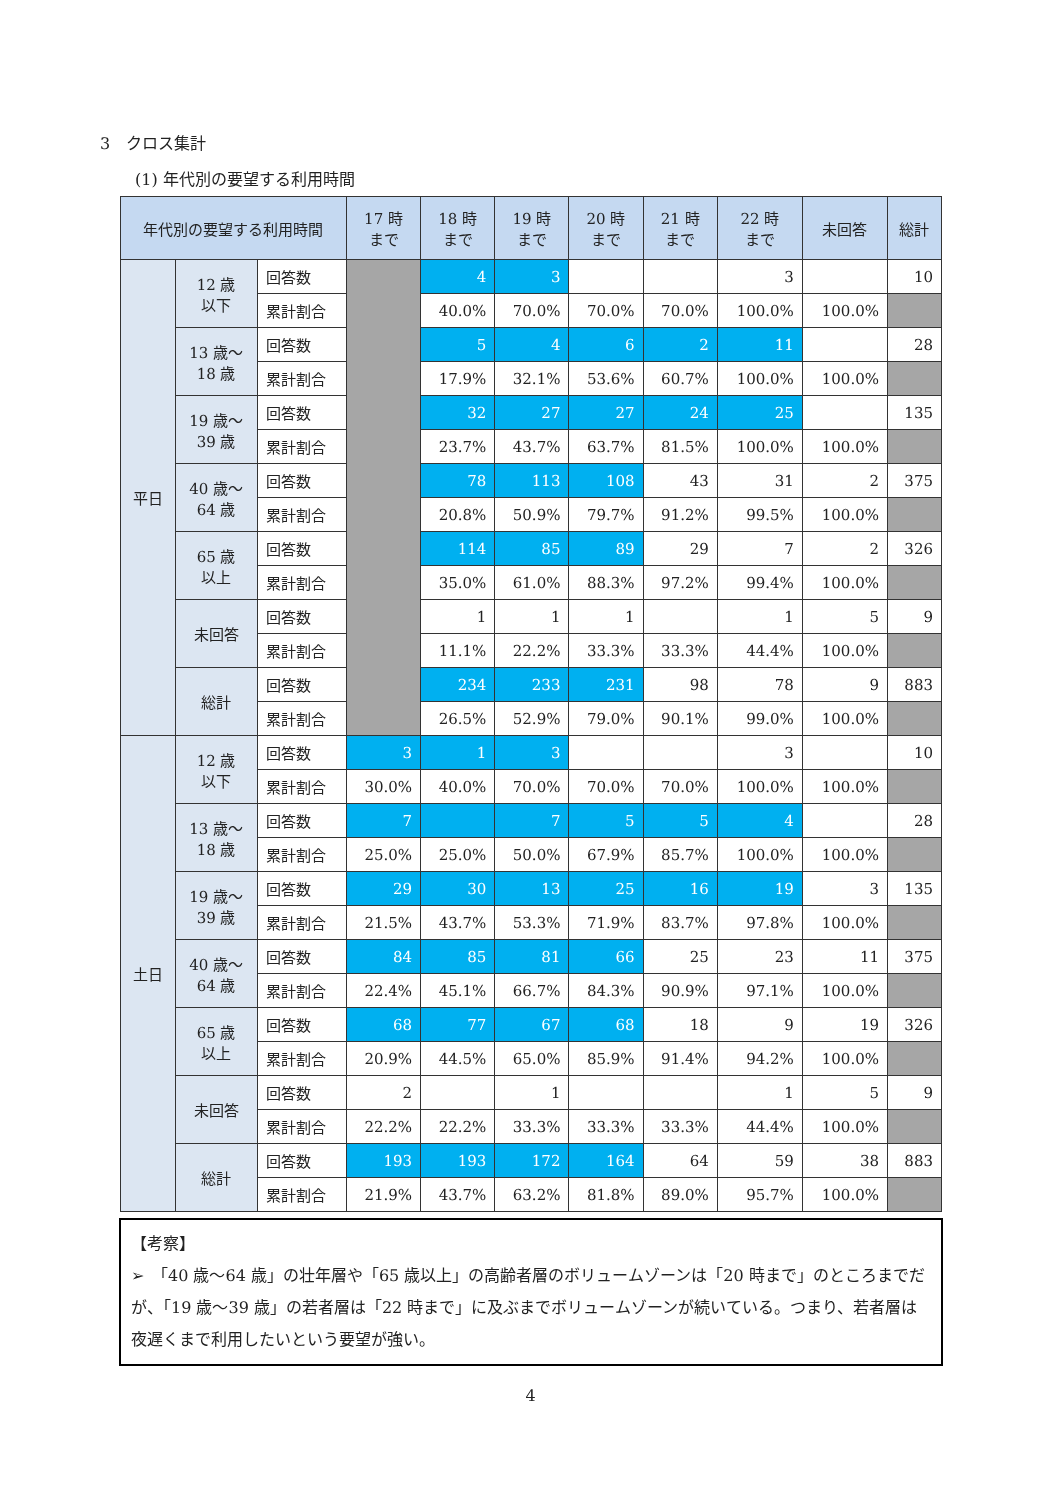3　クロス集計
(1) 年代別の要望する利用時間
| 年代別の要望する利用時間 | | | 17 時 まで | 18 時 まで | 19 時 まで | 20 時 まで | 21 時 まで | 22 時 まで | 未回答 | 総計 |
| --- | --- | --- | --- | --- | --- | --- | --- | --- | --- | --- |
| 平日 | 12 歳 以下 | 回答数 | | 4 | 3 | | | 3 | | 10 |
| | | 累計割合 | | 40.0% | 70.0% | 70.0% | 70.0% | 100.0% | 100.0% | |
| | 13 歳～ 18 歳 | 回答数 | | 5 | 4 | 6 | 2 | 11 | | 28 |
| | | 累計割合 | | 17.9% | 32.1% | 53.6% | 60.7% | 100.0% | 100.0% | |
| | 19 歳～ 39 歳 | 回答数 | | 32 | 27 | 27 | 24 | 25 | | 135 |
| | | 累計割合 | | 23.7% | 43.7% | 63.7% | 81.5% | 100.0% | 100.0% | |
| | 40 歳～ 64 歳 | 回答数 | | 78 | 113 | 108 | 43 | 31 | 2 | 375 |
| | | 累計割合 | | 20.8% | 50.9% | 79.7% | 91.2% | 99.5% | 100.0% | |
| | 65 歳 以上 | 回答数 | | 114 | 85 | 89 | 29 | 7 | 2 | 326 |
| | | 累計割合 | | 35.0% | 61.0% | 88.3% | 97.2% | 99.4% | 100.0% | |
| | 未回答 | 回答数 | | 1 | 1 | 1 | | 1 | 5 | 9 |
| | | 累計割合 | | 11.1% | 22.2% | 33.3% | 33.3% | 44.4% | 100.0% | |
| | 総計 | 回答数 | | 234 | 233 | 231 | 98 | 78 | 9 | 883 |
| | | 累計割合 | | 26.5% | 52.9% | 79.0% | 90.1% | 99.0% | 100.0% | |
| 土日 | 12 歳 以下 | 回答数 | 3 | 1 | 3 | | | 3 | | 10 |
| | | 累計割合 | 30.0% | 40.0% | 70.0% | 70.0% | 70.0% | 100.0% | 100.0% | |
| | 13 歳～ 18 歳 | 回答数 | 7 | | 7 | 5 | 5 | 4 | | 28 |
| | | 累計割合 | 25.0% | 25.0% | 50.0% | 67.9% | 85.7% | 100.0% | 100.0% | |
| | 19 歳～ 39 歳 | 回答数 | 29 | 30 | 13 | 25 | 16 | 19 | 3 | 135 |
| | | 累計割合 | 21.5% | 43.7% | 53.3% | 71.9% | 83.7% | 97.8% | 100.0% | |
| | 40 歳～ 64 歳 | 回答数 | 84 | 85 | 81 | 66 | 25 | 23 | 11 | 375 |
| | | 累計割合 | 22.4% | 45.1% | 66.7% | 84.3% | 90.9% | 97.1% | 100.0% | |
| | 65 歳 以上 | 回答数 | 68 | 77 | 67 | 68 | 18 | 9 | 19 | 326 |
| | | 累計割合 | 20.9% | 44.5% | 65.0% | 85.9% | 91.4% | 94.2% | 100.0% | |
| | 未回答 | 回答数 | 2 | | 1 | | | 1 | 5 | 9 |
| | | 累計割合 | 22.2% | 22.2% | 33.3% | 33.3% | 33.3% | 44.4% | 100.0% | |
| | 総計 | 回答数 | 193 | 193 | 172 | 164 | 64 | 59 | 38 | 883 |
| | | 累計割合 | 21.9% | 43.7% | 63.2% | 81.8% | 89.0% | 95.7% | 100.0% | |
【考察】
➢　「40 歳～64 歳」の壮年層や「65 歳以上」の高齢者層のボリュームゾーンは「20 時まで」のところまでだが、「19 歳～39 歳」の若者層は「22 時まで」に及ぶまでボリュームゾーンが続いている。つまり、若者層は夜遅くまで利用したいという要望が強い。
4